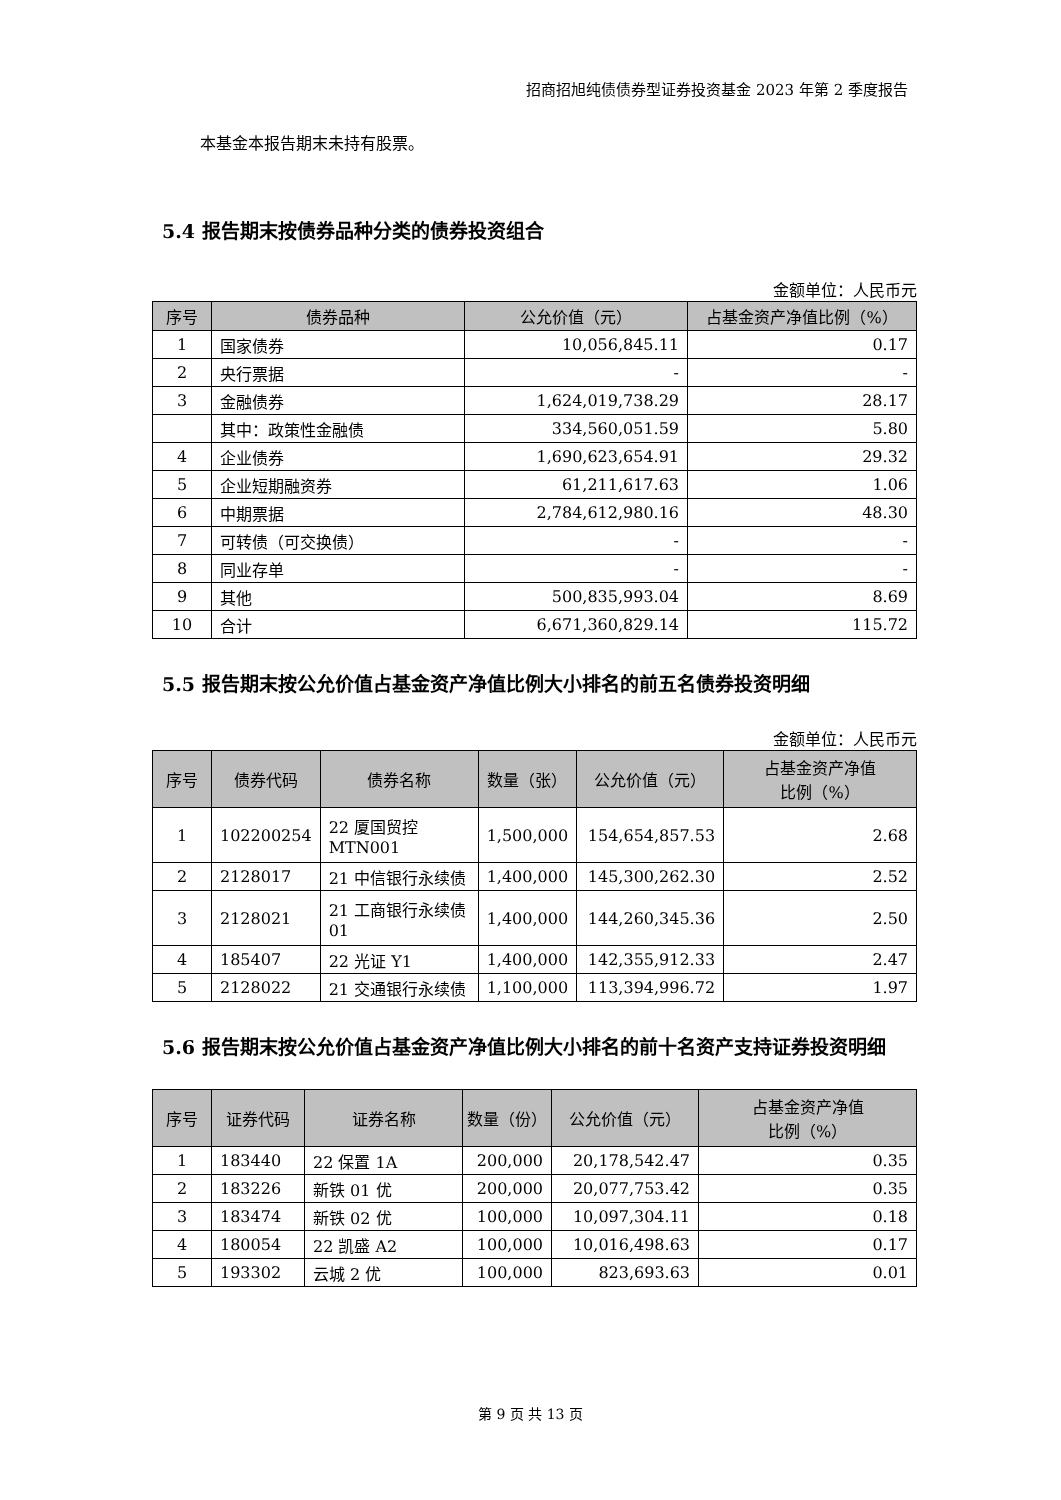招商招旭纯债债券型证券投资基金 2023 年第 2 季度报告
本基金本报告期末未持有股票。
5.4 报告期末按债券品种分类的债券投资组合
金额单位：人民币元
| 序号 | 债券品种 | 公允价值（元） | 占基金资产净值比例（%） |
| --- | --- | --- | --- |
| 1 | 国家债券 | 10,056,845.11 | 0.17 |
| 2 | 央行票据 | - | - |
| 3 | 金融债券 | 1,624,019,738.29 | 28.17 |
| | 其中：政策性金融债 | 334,560,051.59 | 5.80 |
| 4 | 企业债券 | 1,690,623,654.91 | 29.32 |
| 5 | 企业短期融资券 | 61,211,617.63 | 1.06 |
| 6 | 中期票据 | 2,784,612,980.16 | 48.30 |
| 7 | 可转债（可交换债） | - | - |
| 8 | 同业存单 | - | - |
| 9 | 其他 | 500,835,993.04 | 8.69 |
| 10 | 合计 | 6,671,360,829.14 | 115.72 |
5.5 报告期末按公允价值占基金资产净值比例大小排名的前五名债券投资明细
金额单位：人民币元
| 序号 | 债券代码 | 债券名称 | 数量（张） | 公允价值（元） | 占基金资产净值 比例（%） |
| --- | --- | --- | --- | --- | --- |
| 1 | 102200254 | 22 厦国贸控 MTN001 | 1,500,000 | 154,654,857.53 | 2.68 |
| 2 | 2128017 | 21 中信银行永续债 | 1,400,000 | 145,300,262.30 | 2.52 |
| 3 | 2128021 | 21 工商银行永续债 01 | 1,400,000 | 144,260,345.36 | 2.50 |
| 4 | 185407 | 22 光证 Y1 | 1,400,000 | 142,355,912.33 | 2.47 |
| 5 | 2128022 | 21 交通银行永续债 | 1,100,000 | 113,394,996.72 | 1.97 |
5.6 报告期末按公允价值占基金资产净值比例大小排名的前十名资产支持证券投资明细
| 序号 | 证券代码 | 证券名称 | 数量（份） | 公允价值（元） | 占基金资产净值 比例（%） |
| --- | --- | --- | --- | --- | --- |
| 1 | 183440 | 22 保置 1A | 200,000 | 20,178,542.47 | 0.35 |
| 2 | 183226 | 新铁 01 优 | 200,000 | 20,077,753.42 | 0.35 |
| 3 | 183474 | 新铁 02 优 | 100,000 | 10,097,304.11 | 0.18 |
| 4 | 180054 | 22 凯盛 A2 | 100,000 | 10,016,498.63 | 0.17 |
| 5 | 193302 | 云城 2 优 | 100,000 | 823,693.63 | 0.01 |
第 9 页 共 13 页